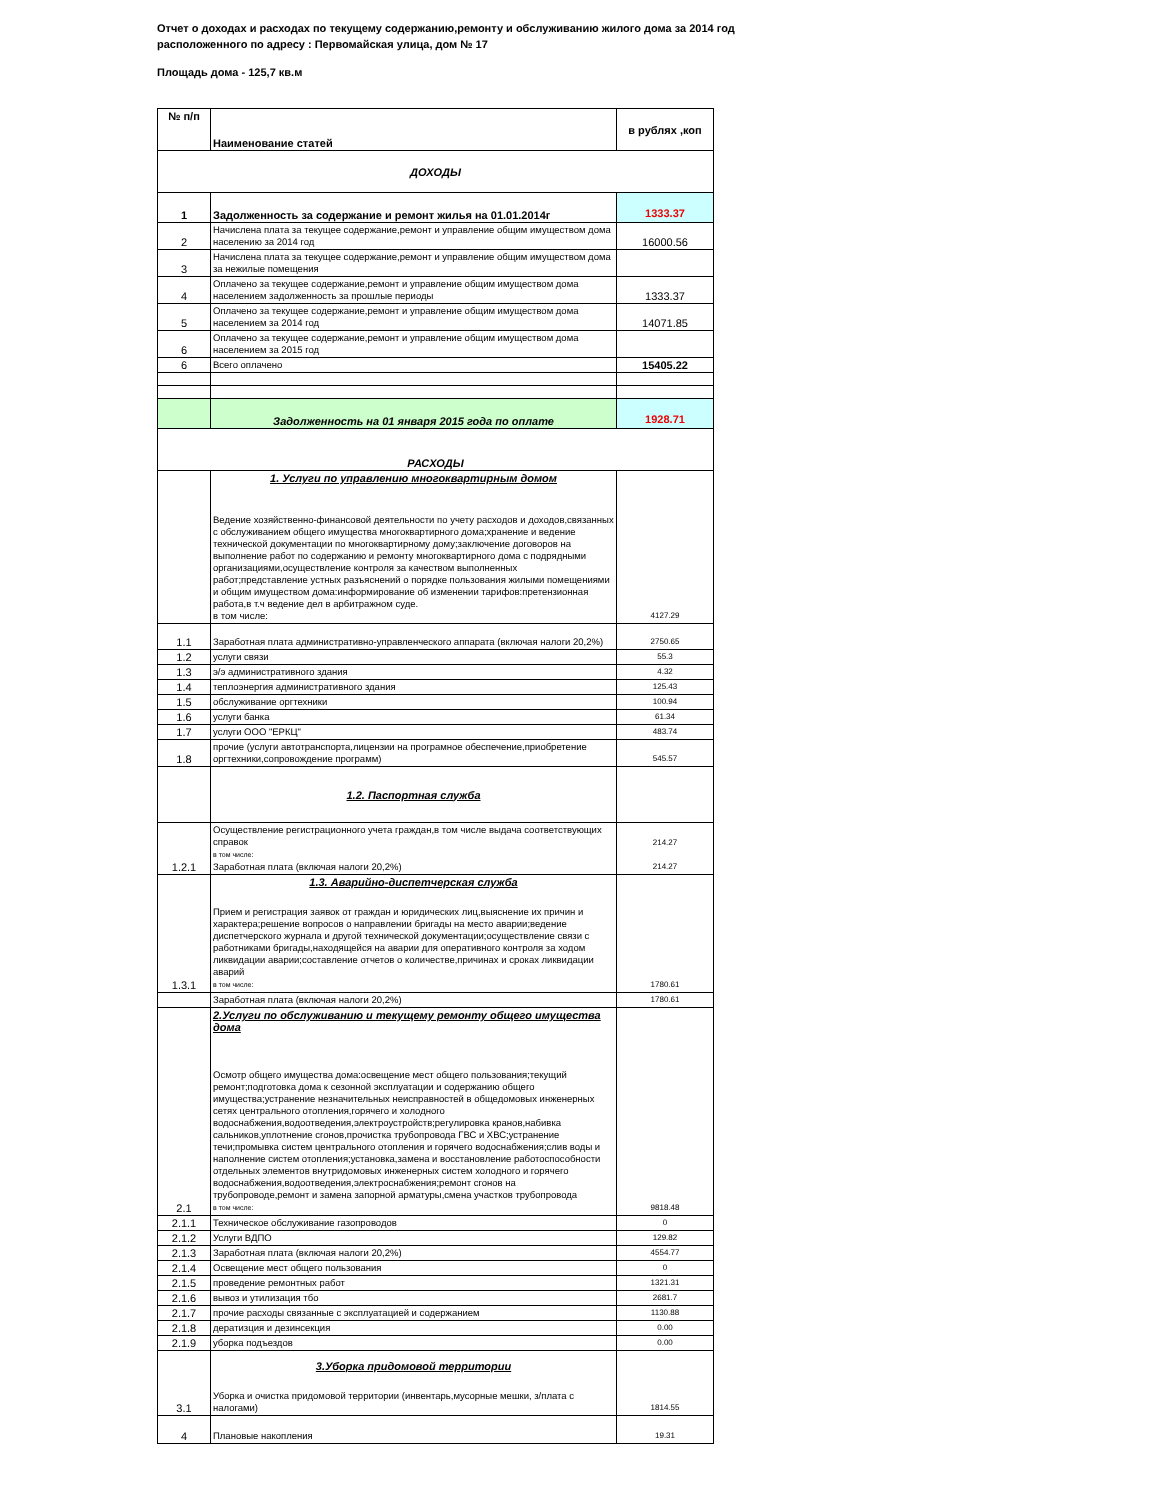Отчет о доходах и расходах по текущему содержанию,ремонту и обслуживанию жилого дома за 2014 год
расположенного по адресу : Первомайская улица, дом № 17
Площадь дома - 125,7 кв.м
| № п/п | Наименование статей | в рублях ,коп |
| ДОХОДЫ | | |
| 1 | Задолженность за содержание и ремонт жилья на 01.01.2014г | 1333.37 |
| 2 | Начислена плата за текущее содержание,ремонт и управление общим имуществом дома населению за 2014 год | 16000.56 |
| 3 | Начислена плата за текущее содержание,ремонт и управление общим имуществом дома за нежилые помещения | |
| 4 | Оплачено за текущее содержание,ремонт и управление общим имуществом дома населением задолженность за прошлые периоды | 1333.37 |
| 5 | Оплачено за текущее содержание,ремонт и управление общим имуществом дома населением за 2014 год | 14071.85 |
| 6 | Оплачено за текущее содержание,ремонт и управление общим имуществом дома населением за 2015 год | |
| 6 | Всего оплачено | 15405.22 |
| | Задолженность на 01 января 2015 года по оплате | 1928.71 |
| РАСХОДЫ | | |
| | 1. Услуги по управлению многоквартирным домом Ведение хозяйственно-финансовой деятельности по учету расходов и доходов,связанных с обслуживанием общего имущества многоквартирного дома;хранение и ведение технической документации по многоквартирному дому;заключение договоров на выполнение работ по содержанию и ремонту многоквартирного дома с подрядными организациями,осуществление контроля за качеством выполненных работ;представление устных разъяснений о порядке пользования жилыми помещениями и общим имуществом дома:информирование об изменении тарифов:претензионная работа,в т.ч ведение дел в арбитражном суде. в том числе: | 4127.29 |
| 1.1 | Заработная плата административно-управленческого аппарата (включая налоги 20,2%) | 2750.65 |
| 1.2 | услуги связи | 55.3 |
| 1.3 | э/э административного здания | 4.32 |
| 1.4 | теплоэнергия административного здания | 125.43 |
| 1.5 | обслуживание оргтехники | 100.94 |
| 1.6 | услуги банка | 61.34 |
| 1.7 | услуги ООО "ЕРКЦ" | 483.74 |
| 1.8 | прочие (услуги автотранспорта,лицензии на програмное обеспечение,приобретение оргтехники,сопровождение программ) | 545.57 |
| | 1.2. Паспортная служба | |
| 1.2.1 | Осуществление регистрационного учета граждан,в том числе выдача соответствующих справок в том числе: Заработная плата (включая налоги 20,2%) | 214.27 214.27 |
| 1.3.1 | 1.3. Аварийно-диспетчерская служба Прием и регистрация заявок от граждан и юридических лиц,выяснение их причин и характера;решение вопросов о направлении бригады на место аварии;ведение диспетчерского журнала и другой технической документации;осуществление связи с работниками бригады,находящейся на аварии для оперативного контроля за ходом ликвидации аварии;составление отчетов о количестве,причинах и сроках ликвидации аварий в том числе: | 1780.61 |
| | Заработная плата (включая налоги 20,2%) | 1780.61 |
| 2.1 | 2.Услуги по обслуживанию и текущему ремонту общего имущества дома Осмотр общего имущества дома:освещение мест общего пользования;текущий ремонт;подготовка дома к сезонной эксплуатации и содержанию общего имущества;устранение незначительных неисправностей в общедомовых инженерных сетях центрального отопления,горячего и холодного водоснабжения,водоотведения,электроустройств;регулировка кранов,набивка сальников,уплотнение сгонов,прочистка трубопровода ГВС и ХВС;устранение течи;промывка систем центрального отопления и горячего водоснабжения;слив воды и наполнение систем отопления;установка,замена и восстановление работоспособности отдельных элементов внутридомовых инженерных систем холодного и горячего водоснабжения,водоотведения,электроснабжения;ремонт сгонов на трубопроводе,ремонт и замена запорной арматуры,смена участков трубопровода в том числе: | 9818.48 |
| 2.1.1 | Техническое обслуживание газопроводов | 0 |
| 2.1.2 | Услуги ВДПО | 129.82 |
| 2.1.3 | Заработная плата (включая налоги 20,2%) | 4554.77 |
| 2.1.4 | Освещение мест общего пользования | 0 |
| 2.1.5 | проведение ремонтных работ | 1321.31 |
| 2.1.6 | вывоз и утилизация тбо | 2681.7 |
| 2.1.7 | прочие расходы связанные с эксплуатацией и содержанием | 1130.88 |
| 2.1.8 | дератизция и дезинсекция | 0.00 |
| 2.1.9 | уборка подъездов | 0.00 |
| 3.1 | 3.Уборка придомовой территории Уборка и очистка придомовой территории (инвентарь,мусорные мешки, з/плата с налогами) | 1814.55 |
| 4 | Плановые накопления | 19.31 |